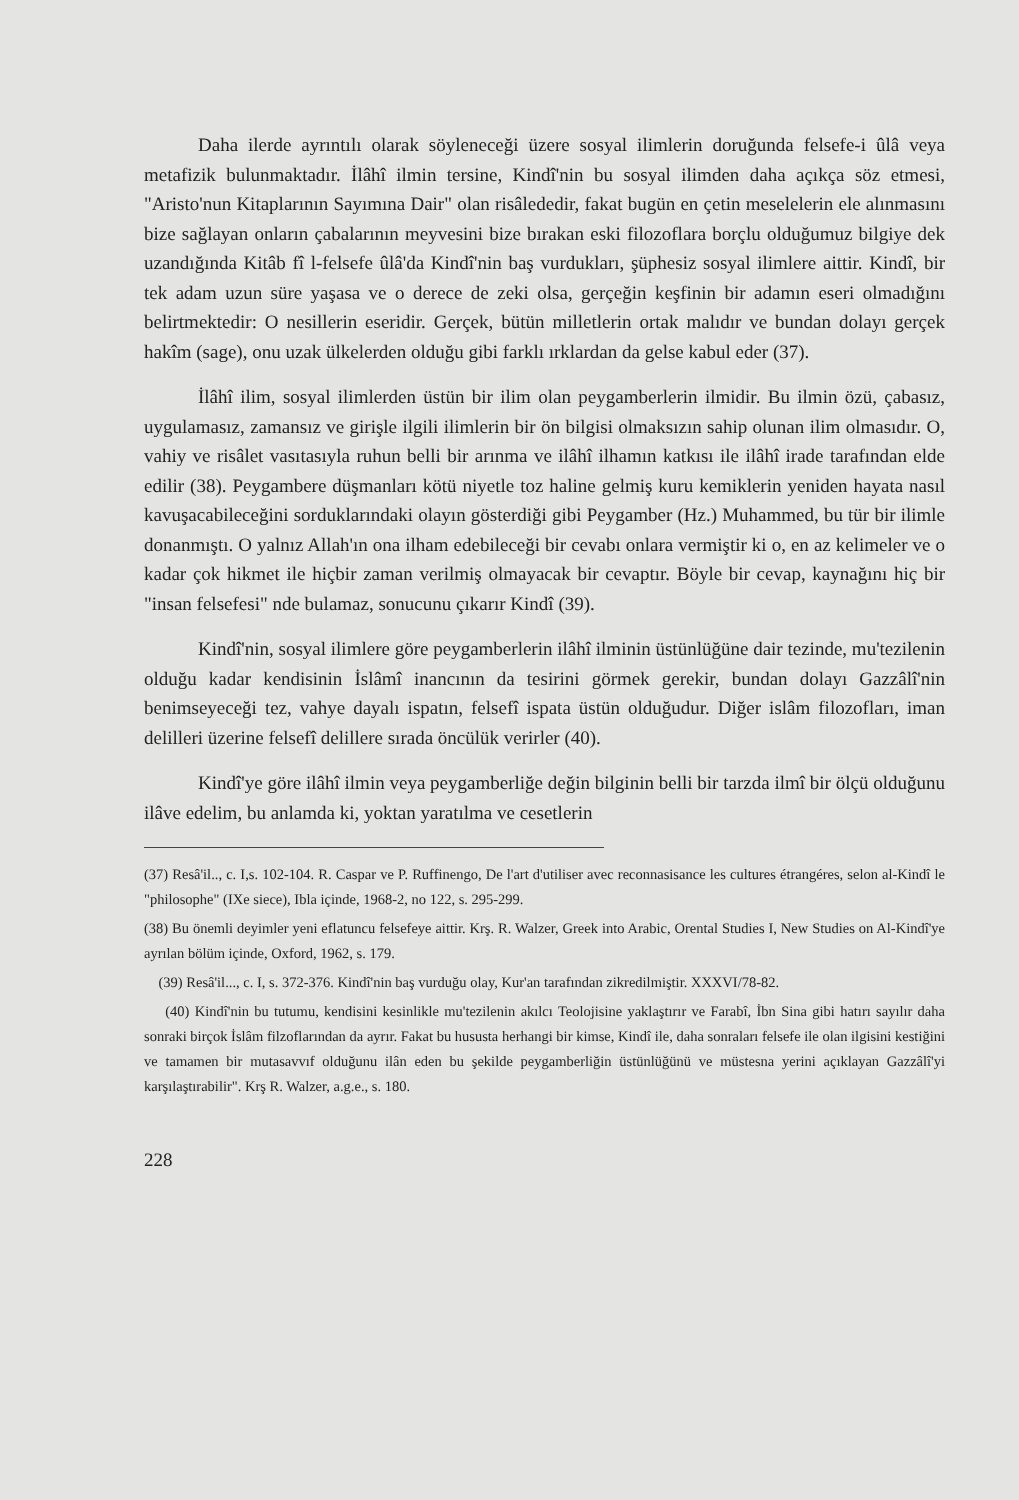Daha ilerde ayrıntılı olarak söyleneceği üzere sosyal ilimlerin doruğunda felsefe-i ûlâ veya metafizik bulunmaktadır. İlâhî ilmin tersine, Kindî'nin bu sosyal ilimden daha açıkça söz etmesi, "Aristo'nun Kitaplarının Sayımına Dair" olan risâlededir, fakat bugün en çetin meselelerin ele alınmasını bize sağlayan onların çabalarının meyvesini bize bırakan eski filozoflara borçlu olduğumuz bilgiye dek uzandığında Kitâb fî l-felsefe ûlâ'da Kindî'nin baş vurdukları, şüphesiz sosyal ilimlere aittir. Kindî, bir tek adam uzun süre yaşasa ve o derece de zeki olsa, gerçeğin keşfinin bir adamın eseri olmadığını belirtmektedir: O nesillerin eseridir. Gerçek, bütün milletlerin ortak malıdır ve bundan dolayı gerçek hakîm (sage), onu uzak ülkelerden olduğu gibi farklı ırklardan da gelse kabul eder (37).
İlâhî ilim, sosyal ilimlerden üstün bir ilim olan peygamberlerin ilmidir. Bu ilmin özü, çabasız, uygulamasız, zamansız ve girişle ilgili ilimlerin bir ön bilgisi olmaksızın sahip olunan ilim olmasıdır. O, vahiy ve risâlet vasıtasıyla ruhun belli bir arınma ve ilâhî ilhamın katkısı ile ilâhî irade tarafından elde edilir (38). Peygambere düşmanları kötü niyetle toz haline gelmiş kuru kemiklerin yeniden hayata nasıl kavuşacabileceğini sorduklarındaki olayın gösterdiği gibi Peygamber (Hz.) Muhammed, bu tür bir ilimle donanmıştı. O yalnız Allah'ın ona ilham edebileceği bir cevabı onlara vermiştir ki o, en az kelimeler ve o kadar çok hikmet ile hiçbir zaman verilmiş olmayacak bir cevaptır. Böyle bir cevap, kaynağını hiç bir "insan felsefesi" nde bulamaz, sonucunu çıkarır Kindî (39).
Kindî'nin, sosyal ilimlere göre peygamberlerin ilâhî ilminin üstünlüğüne dair tezinde, mu'tezilenin olduğu kadar kendisinin İslâmî inancının da tesirini görmek gerekir, bundan dolayı Gazzâlî'nin benimseyeceği tez, vahye dayalı ispatın, felsefî ispata üstün olduğudur. Diğer islâm filozofları, iman delilleri üzerine felsefî delillere sırada öncülük verirler (40).
Kindî'ye göre ilâhî ilmin veya peygamberliğe değin bilginin belli bir tarzda ilmî bir ölçü olduğunu ilâve edelim, bu anlamda ki, yoktan yaratılma ve cesetlerin
(37) Resâ'il.., c. I,s. 102-104. R. Caspar ve P. Ruffinengo, De l'art d'utiliser avec reconnasisance les cultures étrangéres, selon al-Kindî le "philosophe" (IXe siece), Ibla içinde, 1968-2, no 122, s. 295-299.
(38) Bu önemli deyimler yeni eflatuncu felsefeye aittir. Krş. R. Walzer, Greek into Arabic, Orental Studies I, New Studies on Al-Kindî'ye ayrılan bölüm içinde, Oxford, 1962, s. 179.
(39) Resâ'il..., c. I, s. 372-376. Kindî'nin baş vurduğu olay, Kur'an tarafından zikredilmiştir. XXXVI/78-82.
(40) Kindî'nin bu tutumu, kendisini kesinlikle mu'tezilenin akılcı Teolojisine yaklaştırır ve Farabî, İbn Sina gibi hatırı sayılır daha sonraki birçok İslâm filzoflarından da ayrır. Fakat bu hususta herhangi bir kimse, Kindî ile, daha sonraları felsefe ile olan ilgisini kestiğini ve tamamen bir mutasavvıf olduğunu ilân eden bu şekilde peygamberliğin üstünlüğünü ve müstesna yerini açıklayan Gazzâlî'yi karşılaştırabilir". Krş R. Walzer, a.g.e., s. 180.
228